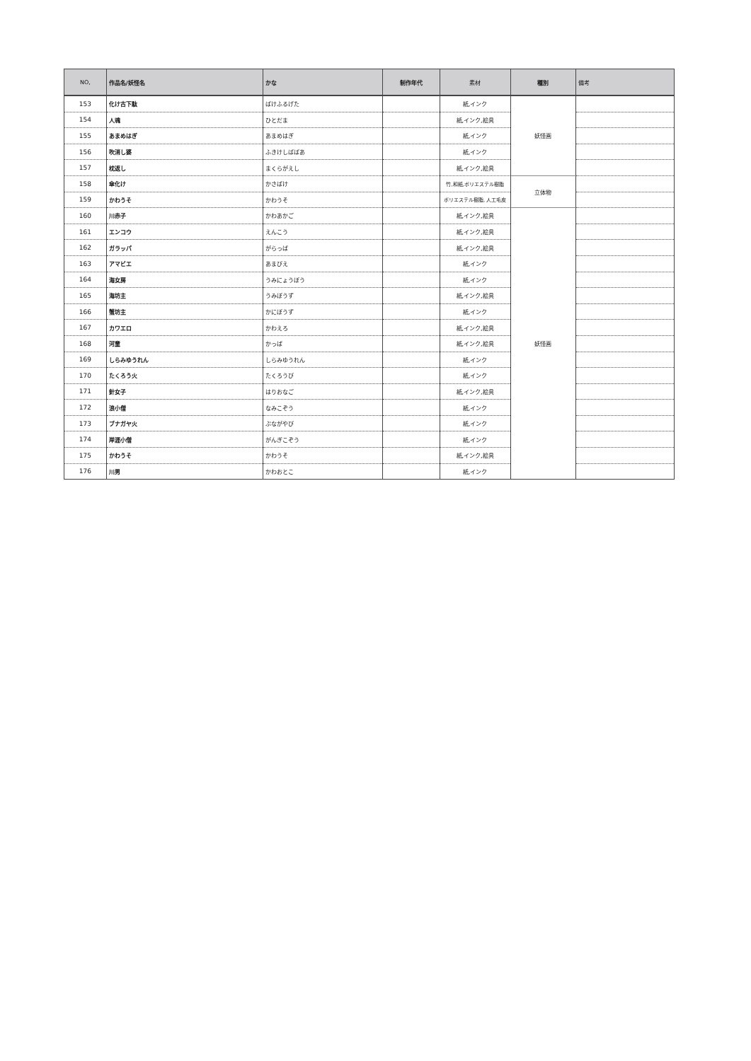| NO, | 作品名/妖怪名 | かな | 制作年代 | 素材 | 種別 | 備考 |
| --- | --- | --- | --- | --- | --- | --- |
| 153 | 化け古下駄 | ばけふるげた | | 紙,インク | 妖怪画 | |
| 154 | 人魂 | ひとだま | | 紙,インク,絵具 | | |
| 155 | あまめはぎ | あまめはぎ | | 紙,インク | | |
| 156 | 吹消し婆 | ふきけしばばあ | | 紙,インク | | |
| 157 | 枕返し | まくらがえし | | 紙,インク,絵具 | | |
| 158 | 傘化け | かさばけ | | 竹,和紙,ポリエステル樹脂 | 立体物 | |
| 159 | かわうそ | かわうそ | | ポリエステル樹脂, 人工毛皮 | | |
| 160 | 川赤子 | かわあかご | | 紙,インク,絵具 | 妖怪画 | |
| 161 | エンコウ | えんこう | | 紙,インク,絵具 | | |
| 162 | ガラッパ | がらっぱ | | 紙,インク,絵具 | | |
| 163 | アマビエ | あまびえ | | 紙,インク | | |
| 164 | 海女房 | うみにょうぼう | | 紙,インク | | |
| 165 | 海坊主 | うみぼうず | | 紙,インク,絵具 | | |
| 166 | 蟹坊主 | かにぼうず | | 紙,インク | | |
| 167 | カワエロ | かわえろ | | 紙,インク,絵具 | | |
| 168 | 河童 | かっぱ | | 紙,インク,絵具 | | |
| 169 | しらみゆうれん | しらみゆうれん | | 紙,インク | | |
| 170 | たくろう火 | たくろうび | | 紙,インク | | |
| 171 | 針女子 | はりおなご | | 紙,インク,絵具 | | |
| 172 | 浪小僧 | なみこぞう | | 紙,インク | | |
| 173 | ブナガヤ火 | ぶながやび | | 紙,インク | | |
| 174 | 岸涯小僧 | がんぎこぞう | | 紙,インク | | |
| 175 | かわうそ | かわうそ | | 紙,インク,絵具 | | |
| 176 | 川男 | かわおとこ | | 紙,インク | | |